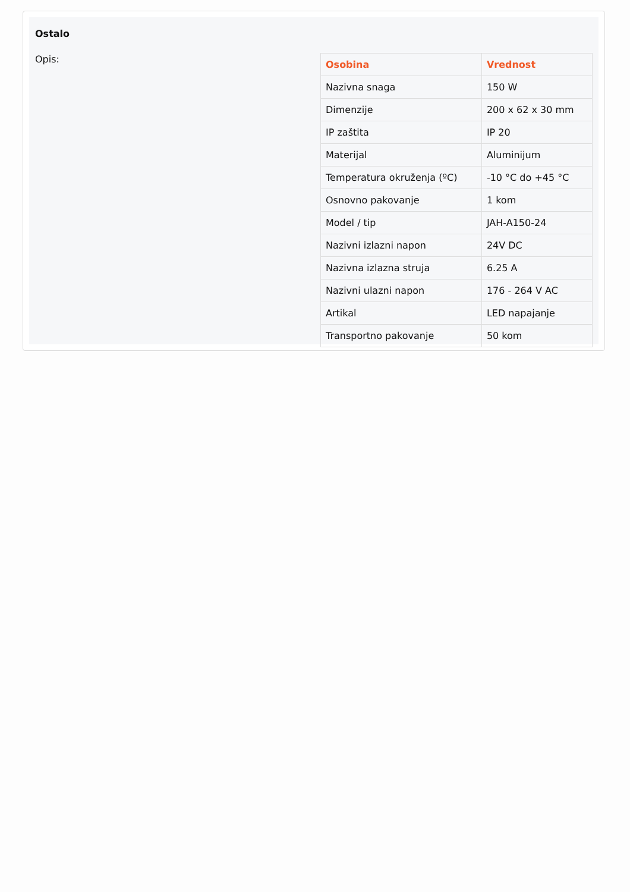Ostalo
Opis:
| Osobina | Vrednost |
| --- | --- |
| Nazivna snaga | 150 W |
| Dimenzije | 200 x 62 x 30 mm |
| IP zaštita | IP 20 |
| Materijal | Aluminijum |
| Temperatura okruženja (ºC) | -10 °C do +45 °C |
| Osnovno pakovanje | 1 kom |
| Model / tip | JAH-A150-24 |
| Nazivni izlazni napon | 24V DC |
| Nazivna izlazna struja | 6.25 A |
| Nazivni ulazni napon | 176 - 264 V AC |
| Artikal | LED napajanje |
| Transportno pakovanje | 50 kom |